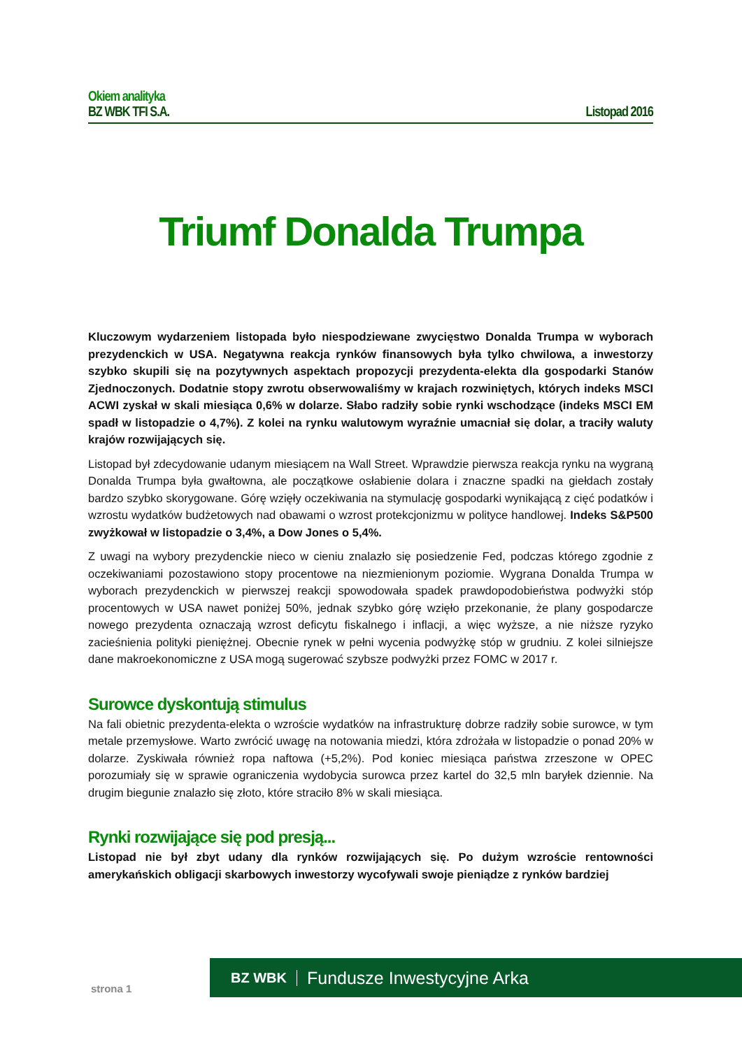Okiem analityka
BZ WBK TFI S.A. Listopad 2016
Triumf Donalda Trumpa
Kluczowym wydarzeniem listopada było niespodziewane zwycięstwo Donalda Trumpa w wyborach prezydenckich w USA. Negatywna reakcja rynków finansowych była tylko chwilowa, a inwestorzy szybko skupili się na pozytywnych aspektach propozycji prezydenta-elekta dla gospodarki Stanów Zjednoczonych. Dodatnie stopy zwrotu obserwowaliśmy w krajach rozwiniętych, których indeks MSCI ACWI zyskał w skali miesiąca 0,6% w dolarze. Słabo radziły sobie rynki wschodzące (indeks MSCI EM spadł w listopadzie o 4,7%). Z kolei na rynku walutowym wyraźnie umacniał się dolar, a traciły waluty krajów rozwijających się.
Listopad był zdecydowanie udanym miesiącem na Wall Street. Wprawdzie pierwsza reakcja rynku na wygraną Donalda Trumpa była gwałtowna, ale początkowe osłabienie dolara i znaczne spadki na giełdach zostały bardzo szybko skorygowane. Górę wzięły oczekiwania na stymulację gospodarki wynikającą z cięć podatków i wzrostu wydatków budżetowych nad obawami o wzrost protekcjonizmu w polityce handlowej. Indeks S&P500 zwyżkował w listopadzie o 3,4%, a Dow Jones o 5,4%.
Z uwagi na wybory prezydenckie nieco w cieniu znalazło się posiedzenie Fed, podczas którego zgodnie z oczekiwaniami pozostawiono stopy procentowe na niezmienionym poziomie. Wygrana Donalda Trumpa w wyborach prezydenckich w pierwszej reakcji spowodowała spadek prawdopodobieństwa podwyżki stóp procentowych w USA nawet poniżej 50%, jednak szybko górę wzięło przekonanie, że plany gospodarcze nowego prezydenta oznaczają wzrost deficytu fiskalnego i inflacji, a więc wyższe, a nie niższe ryzyko zacieśnienia polityki pieniężnej. Obecnie rynek w pełni wycenia podwyżkę stóp w grudniu. Z kolei silniejsze dane makroekonomiczne z USA mogą sugerować szybsze podwyżki przez FOMC w 2017 r.
Surowce dyskontują stimulus
Na fali obietnic prezydenta-elekta o wzroście wydatków na infrastrukturę dobrze radziły sobie surowce, w tym metale przemysłowe. Warto zwrócić uwagę na notowania miedzi, która zdrożała w listopadzie o ponad 20% w dolarze. Zyskiwała również ropa naftowa (+5,2%). Pod koniec miesiąca państwa zrzeszone w OPEC porozumiały się w sprawie ograniczenia wydobycia surowca przez kartel do 32,5 mln baryłek dziennie. Na drugim biegunie znalazło się złoto, które straciło 8% w skali miesiąca.
Rynki rozwijające się pod presją...
Listopad nie był zbyt udany dla rynków rozwijających się. Po dużym wzroście rentowności amerykańskich obligacji skarbowych inwestorzy wycofywali swoje pieniądze z rynków bardziej
BZ WBK Fundusze Inwestycyjne Arka
strona 1